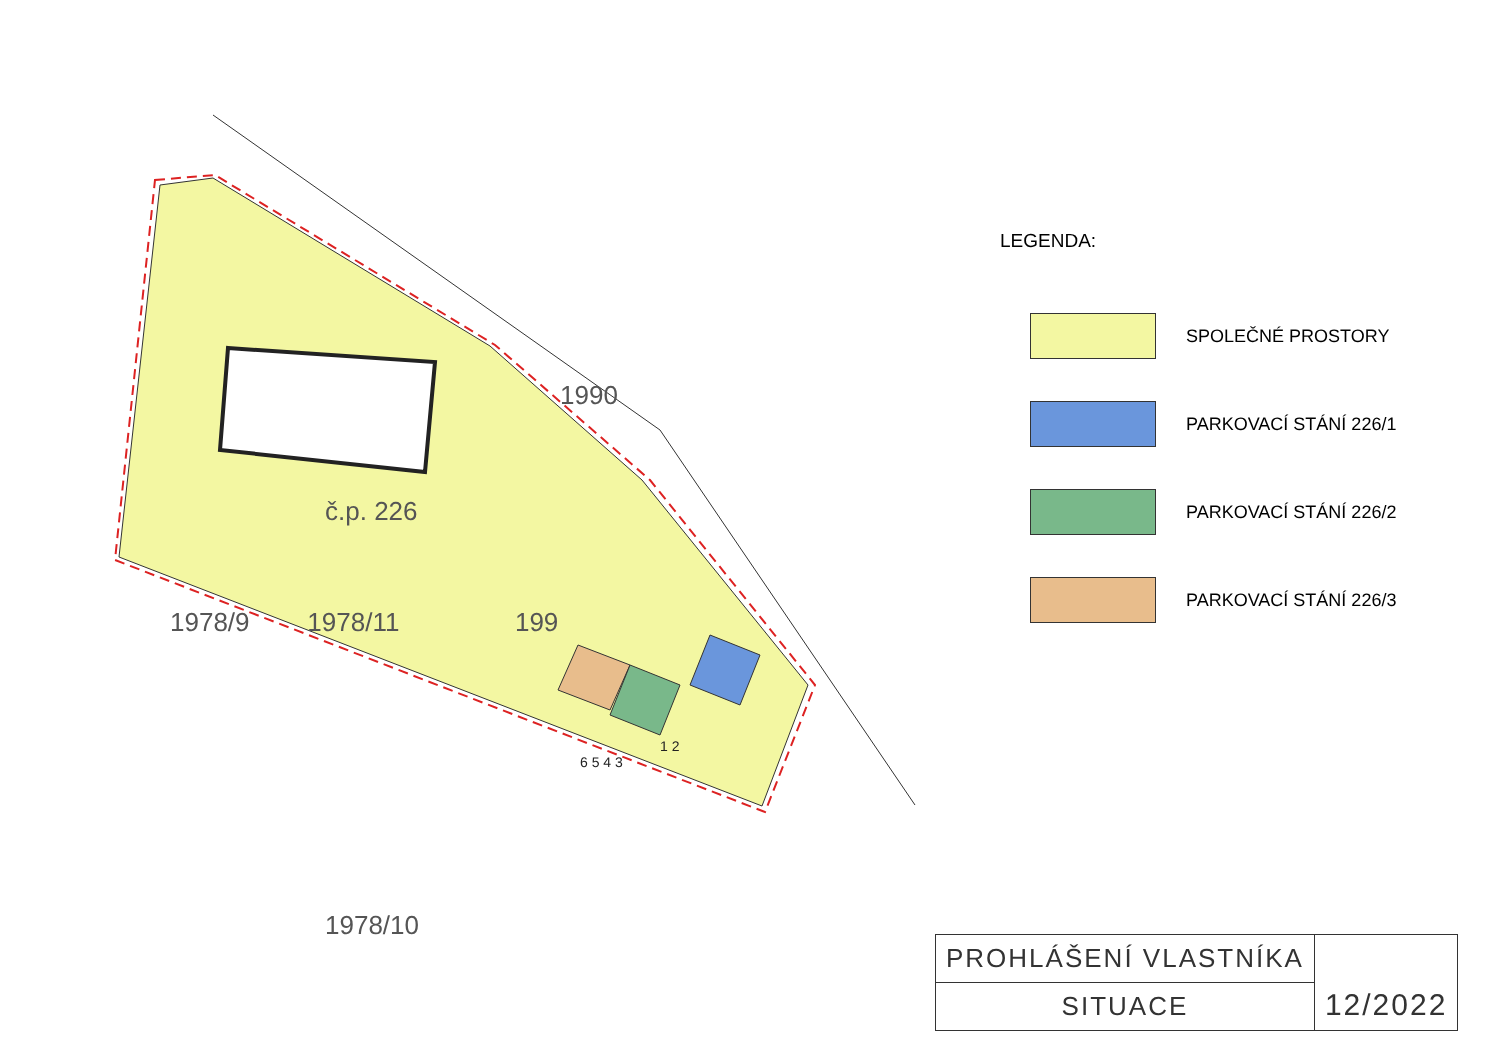1990
č.p. 226
1978/9 1978/11 199
1 2
6 5 4 3
1978/10
LEGENDA:
SPOLEČNÉ PROSTORY
PARKOVACÍ STÁNÍ 226/1
PARKOVACÍ STÁNÍ 226/2
PARKOVACÍ STÁNÍ 226/3
| PROHLÁŠENÍ VLASTNÍKA | 12/2022 |
| SITUACE | |